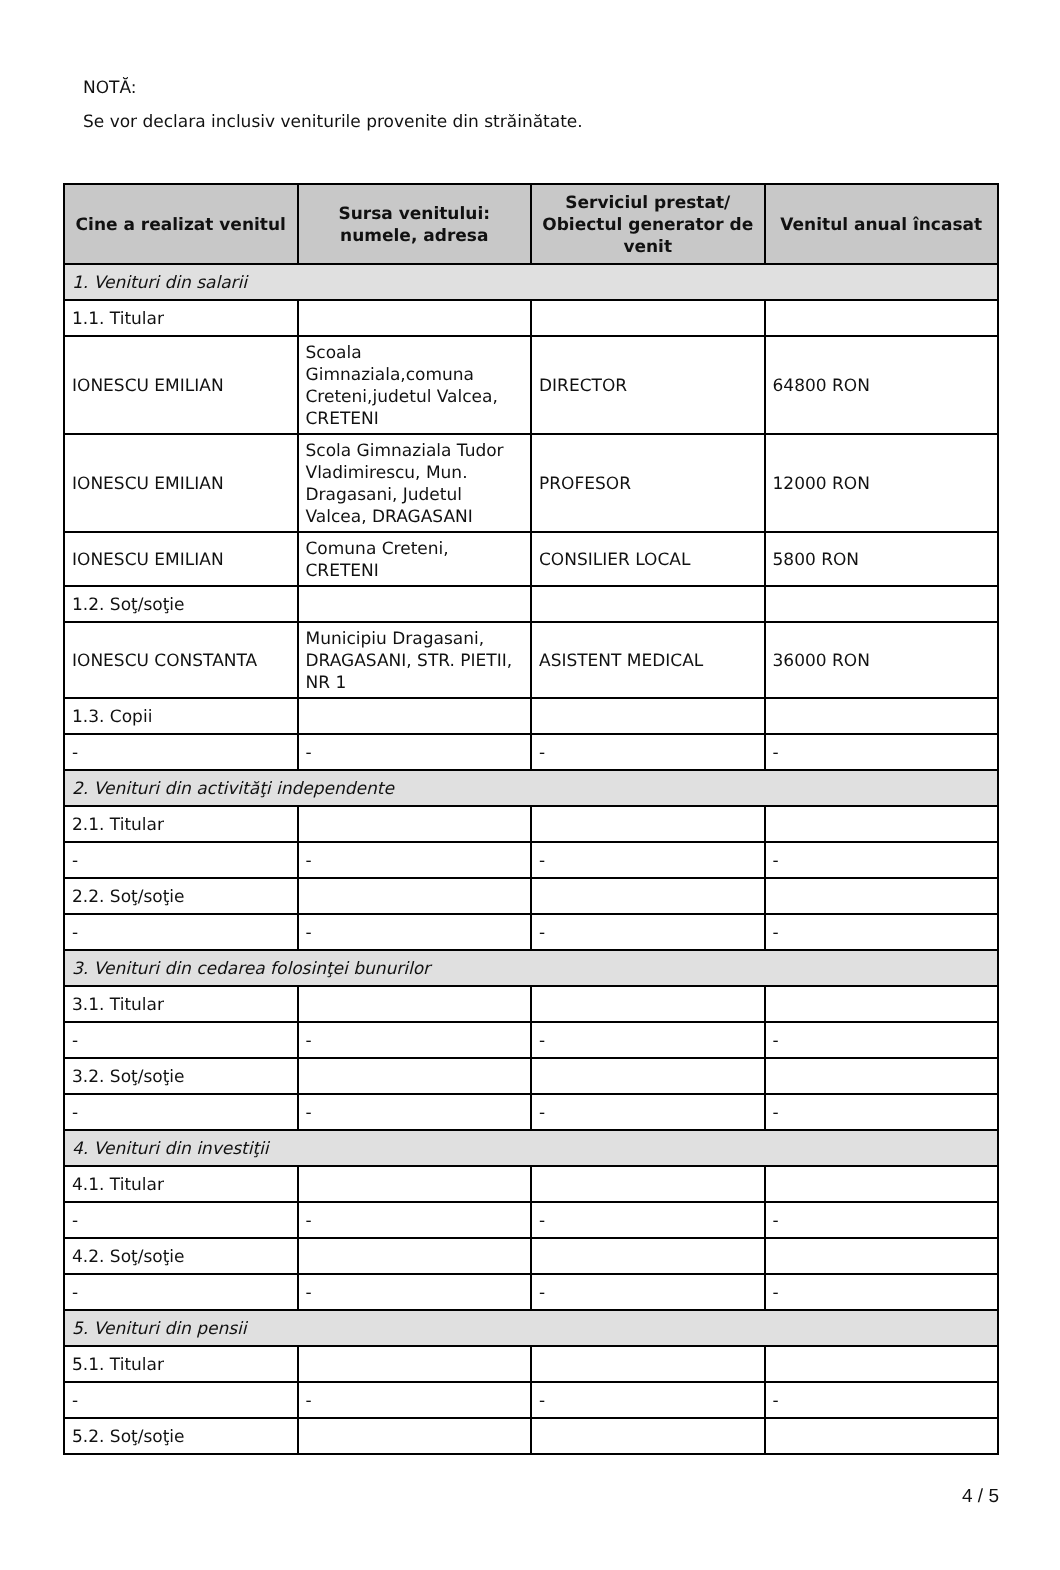NOTĂ:
Se vor declara inclusiv veniturile provenite din străinătate.
| Cine a realizat venitul | Sursa venitului: numele, adresa | Serviciul prestat/ Obiectul generator de venit | Venitul anual încasat |
| --- | --- | --- | --- |
| 1. Venituri din salarii | | | |
| 1.1. Titular | | | |
| IONESCU EMILIAN | Scoala Gimnaziala,comuna Creteni,judetul Valcea, CRETENI | DIRECTOR | 64800 RON |
| IONESCU EMILIAN | Scola Gimnaziala Tudor Vladimirescu, Mun. Dragasani, Judetul Valcea, DRAGASANI | PROFESOR | 12000 RON |
| IONESCU EMILIAN | Comuna Creteni, CRETENI | CONSILIER LOCAL | 5800 RON |
| 1.2. Soţ/soţie | | | |
| IONESCU CONSTANTA | Municipiu Dragasani, DRAGASANI, STR. PIETII, NR 1 | ASISTENT MEDICAL | 36000 RON |
| 1.3. Copii | | | |
| - | - | - | - |
| 2. Venituri din activităţi independente | | | |
| 2.1. Titular | | | |
| - | - | - | - |
| 2.2. Soţ/soţie | | | |
| - | - | - | - |
| 3. Venituri din cedarea folosinţei bunurilor | | | |
| 3.1. Titular | | | |
| - | - | - | - |
| 3.2. Soţ/soţie | | | |
| - | - | - | - |
| 4. Venituri din investiţii | | | |
| 4.1. Titular | | | |
| - | - | - | - |
| 4.2. Soţ/soţie | | | |
| - | - | - | - |
| 5. Venituri din pensii | | | |
| 5.1. Titular | | | |
| - | - | - | - |
| 5.2. Soţ/soţie | | | |
4 / 5